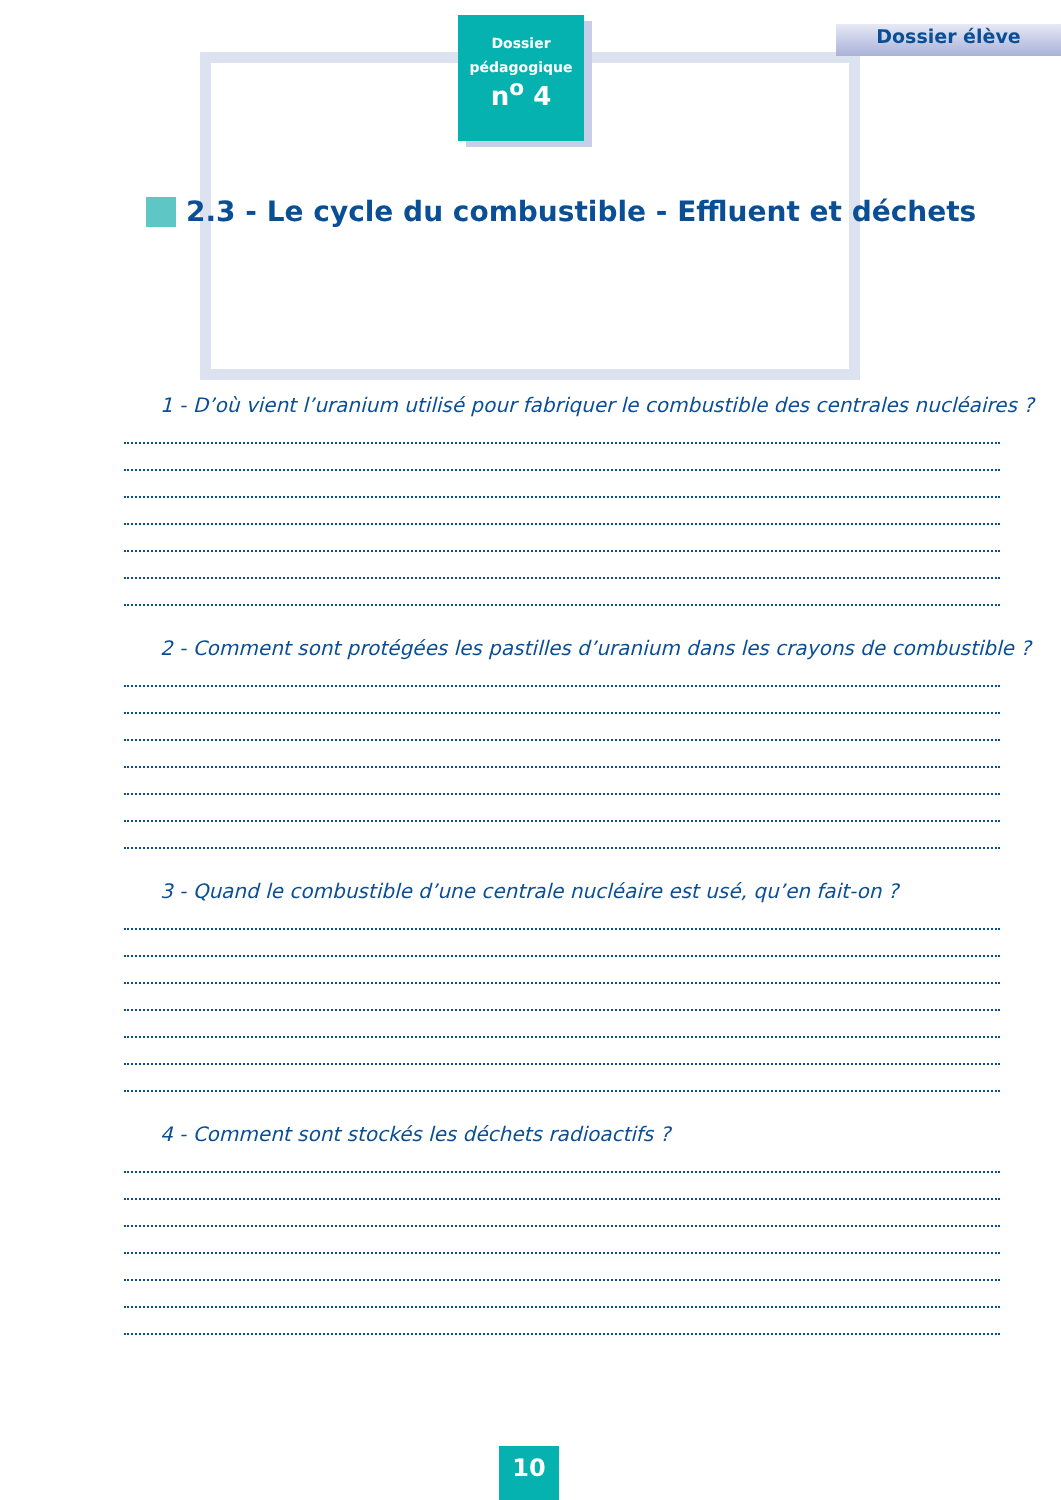Dossier
pédagogique
n<sup>o</sup> 4
Dossier élève
2.3 - Le cycle du combustible - Effluent et déchets
1 - D’où vient l’uranium utilisé pour fabriquer le combustible des centrales nucléaires ?
2 - Comment sont protégées les pastilles d’uranium dans les crayons de combustible ?
3 - Quand le combustible d’une centrale nucléaire est usé, qu’en fait-on ?
4 - Comment sont stockés les déchets radioactifs ?
10